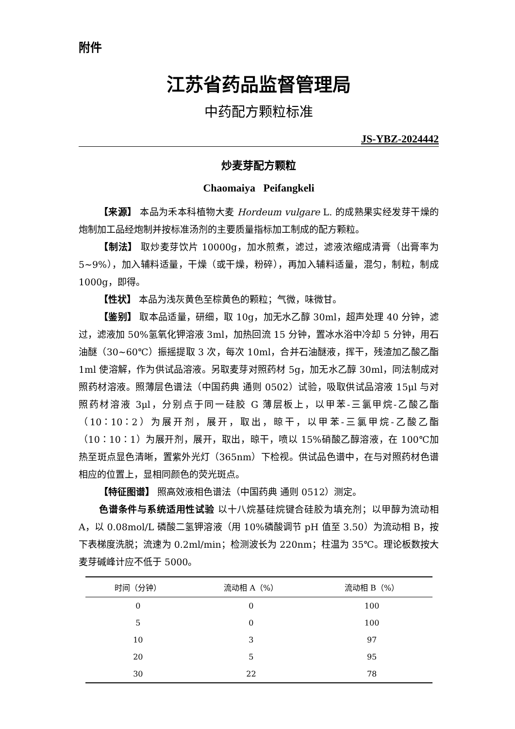附件
江苏省药品监督管理局
中药配方颗粒标准
JS-YBZ-2024442
炒麦芽配方颗粒
Chaomaiya Peifangkeli
【来源】 本品为禾本科植物大麦 Hordeum vulgare L. 的成熟果实经发芽干燥的炮制加工品经炮制并按标准汤剂的主要质量指标加工制成的配方颗粒。
【制法】 取炒麦芽饮片 10000g，加水煎煮，滤过，滤液浓缩成清膏（出膏率为 5~9%），加入辅料适量，干燥（或干燥，粉碎），再加入辅料适量，混匀，制粒，制成 1000g，即得。
【性状】 本品为浅灰黄色至棕黄色的颗粒；气微，味微甘。
【鉴别】 取本品适量，研细，取 10g，加无水乙醇 30ml，超声处理 40 分钟，滤过，滤液加 50%氢氧化钾溶液 3ml，加热回流 15 分钟，置冰水浴中冷却 5 分钟，用石油醚（30~60℃）振摇提取 3 次，每次 10ml，合并石油醚液，挥干，残渣加乙酸乙酯 1ml 使溶解，作为供试品溶液。另取麦芽对照药材 5g，加无水乙醇 30ml，同法制成对照药材溶液。照薄层色谱法（中国药典 通则 0502）试验，吸取供试品溶液 15μl 与对照药材溶液 3μl，分别点于同一硅胶 G 薄层板上，以甲苯-三氯甲烷-乙酸乙酯（10∶10∶2）为展开剂，展开，取出，晾干，以甲苯-三氯甲烷-乙酸乙酯（10∶10∶1）为展开剂，展开，取出，晾干，喷以 15%硝酸乙醇溶液，在 100℃加热至斑点显色清晰，置紫外光灯（365nm）下检视。供试品色谱中，在与对照药材色谱相应的位置上，显相同颜色的荧光斑点。
【特征图谱】 照高效液相色谱法（中国药典 通则 0512）测定。
色谱条件与系统适用性试验 以十八烷基硅烷键合硅胶为填充剂；以甲醇为流动相 A，以 0.08mol/L 磷酸二氢钾溶液（用 10%磷酸调节 pH 值至 3.50）为流动相 B，按下表梯度洗脱；流速为 0.2ml/min；检测波长为 220nm；柱温为 35℃。理论板数按大麦芽碱峰计应不低于 5000。
| 时间（分钟） | 流动相 A（%） | 流动相 B（%） |
| --- | --- | --- |
| 0 | 0 | 100 |
| 5 | 0 | 100 |
| 10 | 3 | 97 |
| 20 | 5 | 95 |
| 30 | 22 | 78 |